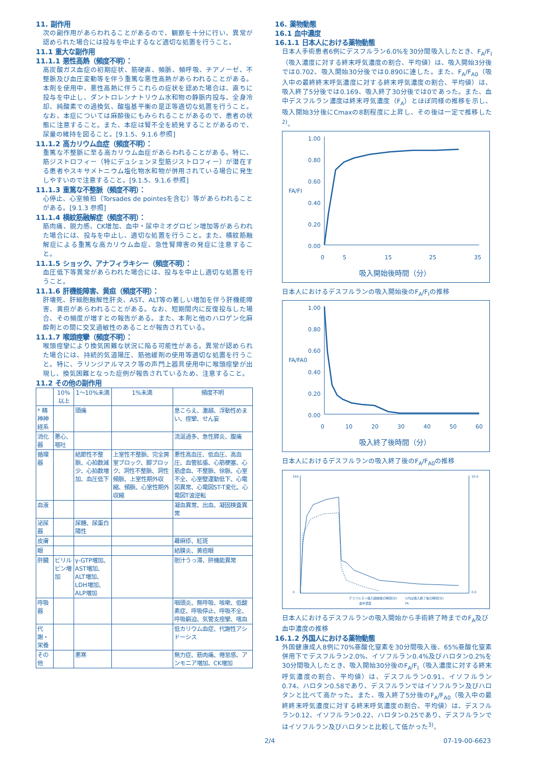11. 副作用
次の副作用があらわれることがあるので、観察を十分に行い、異常が認められた場合には投与を中止するなど適切な処置を行うこと。
11.1 重大な副作用
11.1.1 悪性高熱（頻度不明）：
高炭酸ガス血症の初期症状、筋硬直、頻脈、頻呼吸、チアノーゼ、不整脈及び血圧変動等を伴う重篤な悪性高熱があらわれることがある。本剤を使用中、悪性高熱に伴うこれらの症状を認めた場合は、直ちに投与を中止し、ダントロレンナトリウム水和物の静脈内投与、全身冷却、純酸素での過換気、酸塩基平衡の是正等適切な処置を行うこと。なお、本症については麻酔後にもみられることがあるので、患者の状態に注意すること。また、本症は腎不全を続発することがあるので、尿量の維持を図ること。[9.1.5、9.1.6 参照]
11.1.2 高カリウム血症（頻度不明）：
重篤な不整脈に至る高カリウム血症があらわれることがある。特に、筋ジストロフィー（特にデュシェンヌ型筋ジストロフィー）が潜在する患者やスキサメトニウム塩化物水和物が併用されている場合に発生しやすいので注意すること。[9.1.5、9.1.6 参照]
11.1.3 重篤な不整脈（頻度不明）：
心停止、心室頻拍（Torsades de pointesを含む）等があらわれることがある。[9.1.3 参照]
11.1.4 横紋筋融解症（頻度不明）：
筋肉痛、脱力感、CK増加、血中・尿中ミオグロビン増加等があらわれた場合には、投与を中止し、適切な処置を行うこと。また、横紋筋融解症による重篤な高カリウム血症、急性腎障害の発症に注意すること。
11.1.5 ショック、アナフィラキシー（頻度不明）：
血圧低下等異常があらわれた場合には、投与を中止し適切な処置を行うこと。
11.1.6 肝機能障害、黄疸（頻度不明）：
肝壊死、肝細胞融解性肝炎、AST、ALT等の著しい増加を伴う肝機能障害、黄疸があらわれることがある。なお、短期間内に反復投与した場合、その頻度が増すとの報告がある。また、本剤と他のハロゲン化麻酔剤との間に交叉過敏性のあることが報告されている。
11.1.7 喉頭痙攣（頻度不明）：
喉頭痙攣により換気困難な状況に陥る可能性がある。異常が認められた場合には、持続的気道陽圧、筋弛緩剤の使用等適切な処置を行うこと。特に、ラリンジアルマスク等の声門上器具使用中に喉頭痙攣が出現し、換気困難となった症例が報告されているため、注意すること。
11.2 その他の副作用
| | 10%以上 | 1～10%未満 | 1%未満 | 頻度不明 |
| --- | --- | --- | --- | --- |
| * 精神神経系 | | 頭痛 | | 息こらえ、激越、浮動性めまい、痙攣、せん妄 |
| 消化器 | 悪心、嘔吐 | | | 流涎過多、急性膵炎、腹痛 |
| 循環器 | | 結節性不整脈、心拍数減少、心拍数増加、血圧低下 | 上室性不整脈、完全房室ブロック、脚ブロック、洞性不整脈、洞性頻脈、上室性期外収縮、頻脈、心室性期外収縮 | 悪性高血圧、低血圧、高血圧、血管拡張、心筋梗塞、心筋虚血、不整脈、徐脈、心室不全、心室壁運動低下、心電図異常、心電図ST-T変化、心電図T波逆転 |
| 血液 | | | | 凝血異常、出血、凝固検査異常 |
| 泌尿器 | | 尿糖、尿蛋白陽性 | | |
| 皮膚 | | | | 蕁麻疹、紅斑 |
| 眼 | | | | 結膜炎、黄疸眼 |
| 肝臓 | ビリルビン増加 | γ-GTP増加、AST増加、ALT増加、LDH増加、ALP増加 | | 胆汁うっ滞、肝機能異常 |
| 呼吸器 | | | | 咽頭炎、無呼吸、咳嗽、低酸素症、呼吸停止、呼吸不全、呼吸窮迫、気管支痙攣、喀血 |
| 代謝・栄養 | | | | 低カリウム血症、代謝性アシドーシス |
| その他 | | 悪寒 | | 無力症、筋肉痛、倦怠感、アンモニア増加、CK増加 |
16. 薬物動態
16.1 血中濃度
16.1.1 日本人における薬物動態
日本人手術患者6例にデスフルラン6.0%を30分間吸入したとき、F<sub>A</sub>/F<sub>I</sub>（吸入濃度に対する終末呼気濃度の割合、平均値）は、吸入開始3分後では0.702、吸入開始30分後では0.890に達した。また、F<sub>A</sub>/F<sub>A0</sub>（吸入中の最終終末呼気濃度に対する終末呼気濃度の割合、平均値）は、吸入終了5分後では0.169、吸入終了30分後では0であった。また、血中デスフルラン濃度は終末呼気濃度（F<sub>A</sub>）とほぼ同様の推移を示し、吸入開始3分後にCmaxの8割程度に上昇し、その後は一定で推移した<sup>2)</sup>。
1.00
0.80
0.60
0.40
0.20
0.00
FA/FI
0
5
15
25
35
吸入開始後時間（分）
日本人におけるデスフルランの吸入開始後のF<sub>A</sub>/F<sub>I</sub>の推移
1.00
0.80
0.60
0.40
0.20
0.00
FA/FA0
0
10
20
30
40
50
60
吸入終了後時間（分）
日本人におけるデスフルランの吸入終了後のF<sub>A</sub>/F<sub>A0</sub>の推移
250
0
10.0
0.0
デスフルラン吸入開始後の時間(分)
()内は吸入終了後の時間(分)
血中濃度
FA
日本人におけるデスフルランの吸入開始から手術終了時までのF<sub>A</sub>及び血中濃度の推移
16.1.2 外国人における薬物動態
外国健康成人8例に70%亜酸化窒素を30分間吸入後、65%亜酸化窒素併用下でデスフルラン2.0%、イソフルラン0.4%及びハロタン0.2%を30分間吸入したとき、吸入開始30分後のF<sub>A</sub>/F<sub>I</sub>（吸入濃度に対する終末呼気濃度の割合、平均値）は、デスフルラン0.91、イソフルラン0.74、ハロタン0.58であり、デスフルランではイソフルラン及びハロタンと比べて高かった。また、吸入終了5分後のF<sub>A</sub>/F<sub>A0</sub>（吸入中の最終終末呼気濃度に対する終末呼気濃度の割合、平均値）は、デスフルラン0.12、イソフルラン0.22、ハロタン0.25であり、デスフルランではイソフルラン及びハロタンと比較して低かった<sup>3)</sup>。
2/4 07-19-00-6623